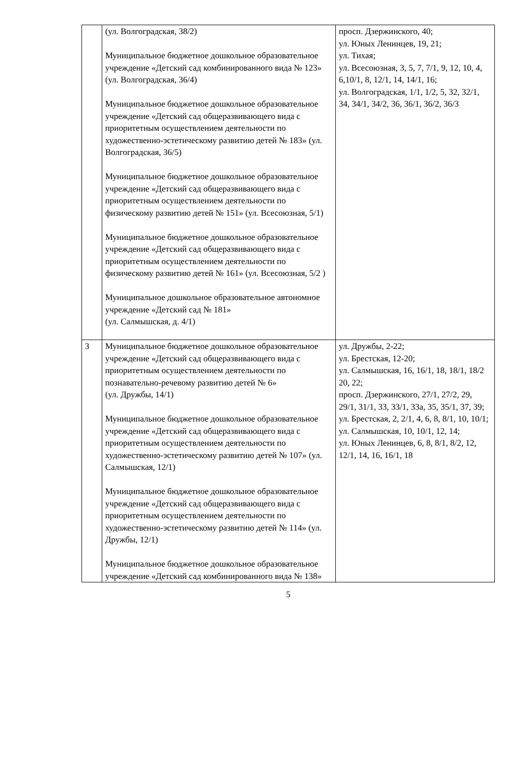| | (ул. Волгоградская, 38/2) Муниципальное бюджетное дошкольное образовательное учреждение «Детский сад комбинированного вида № 123» (ул. Волгоградская, 36/4) Муниципальное бюджетное дошкольное образовательное учреждение «Детский сад общеразвивающего вида с приоритетным осуществлением деятельности по художественно-эстетическому развитию детей № 183» (ул. Волгоградская, 36/5) Муниципальное бюджетное дошкольное образовательное учреждение «Детский сад общеразвивающего вида с приоритетным осуществлением деятельности по физическому развитию детей № 151» (ул. Всесоюзная, 5/1) Муниципальное бюджетное дошкольное образовательное учреждение «Детский сад общеразвивающего вида с приоритетным осуществлением деятельности по физическому развитию детей № 161» (ул. Всесоюзная, 5/2 ) Муниципальное дошкольное образовательное автономное учреждение «Детский сад № 181» (ул. Салмышская, д. 4/1) | просп. Дзержинского, 40; ул. Юных Ленинцев, 19, 21; ул. Тихая; ул. Всесоюзная, 3, 5, 7, 7/1, 9, 12, 10, 4, 6,10/1, 8, 12/1, 14, 14/1, 16; ул. Волгоградская, 1/1, 1/2, 5, 32, 32/1, 34, 34/1, 34/2, 36, 36/1, 36/2, 36/3 |
| 3 | Муниципальное бюджетное дошкольное образовательное учреждение «Детский сад общеразвивающего вида с приоритетным осуществлением деятельности по познавательно-речевому развитию детей № 6» (ул. Дружбы, 14/1) Муниципальное бюджетное дошкольное образовательное учреждение «Детский сад общеразвивающего вида с приоритетным осуществлением деятельности по художественно-эстетическому развитию детей № 107» (ул. Салмышская, 12/1) Муниципальное бюджетное дошкольное образовательное учреждение «Детский сад общеразвивающего вида с приоритетным осуществлением деятельности по художественно-эстетическому развитию детей № 114» (ул. Дружбы, 12/1) Муниципальное бюджетное дошкольное образовательное учреждение «Детский сад комбинированного вида № 138» | ул. Дружбы, 2-22; ул. Брестская, 12-20; ул. Салмышская, 16, 16/1, 18, 18/1, 18/2 20, 22; просп. Дзержинского, 27/1, 27/2, 29, 29/1, 31/1, 33, 33/1, 33а, 35, 35/1, 37, 39; ул. Брестская, 2, 2/1, 4, 6, 8, 8/1, 10, 10/1; ул. Салмышская, 10, 10/1, 12, 14; ул. Юных Ленинцев, 6, 8, 8/1, 8/2, 12, 12/1, 14, 16, 16/1, 18 |
5